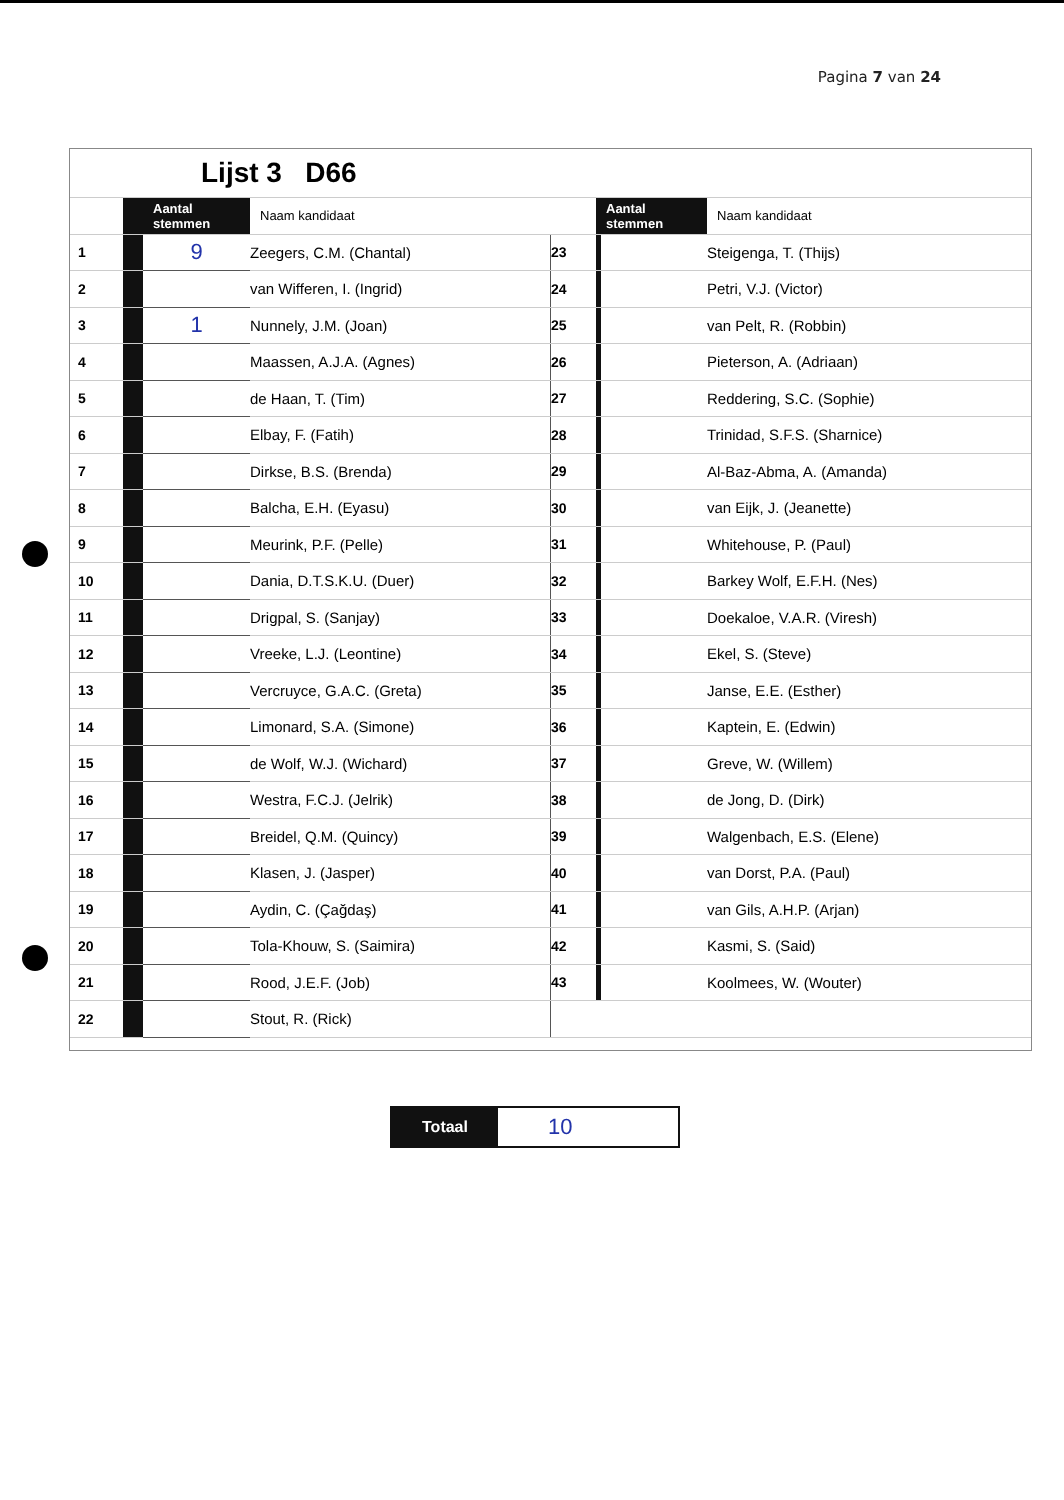Pagina 7 van 24
| | Lijst 3 D66 | | | | | | |
| | | Aantal stemmen | Naam kandidaat | | Aantal stemmen | | Naam kandidaat |
| 1 | | 9 | Zeegers, C.M. (Chantal) | 23 | | | Steigenga, T. (Thijs) |
| 2 | | | van Wifferen, I. (Ingrid) | 24 | | | Petri, V.J. (Victor) |
| 3 | | 1 | Nunnely, J.M. (Joan) | 25 | | | van Pelt, R. (Robbin) |
| 4 | | | Maassen, A.J.A. (Agnes) | 26 | | | Pieterson, A. (Adriaan) |
| 5 | | | de Haan, T. (Tim) | 27 | | | Reddering, S.C. (Sophie) |
| 6 | | | Elbay, F. (Fatih) | 28 | | | Trinidad, S.F.S. (Sharnice) |
| 7 | | | Dirkse, B.S. (Brenda) | 29 | | | Al-Baz-Abma, A. (Amanda) |
| 8 | | | Balcha, E.H. (Eyasu) | 30 | | | van Eijk, J. (Jeanette) |
| 9 | | | Meurink, P.F. (Pelle) | 31 | | | Whitehouse, P. (Paul) |
| 10 | | | Dania, D.T.S.K.U. (Duer) | 32 | | | Barkey Wolf, E.F.H. (Nes) |
| 11 | | | Drigpal, S. (Sanjay) | 33 | | | Doekaloe, V.A.R. (Viresh) |
| 12 | | | Vreeke, L.J. (Leontine) | 34 | | | Ekel, S. (Steve) |
| 13 | | | Vercruyce, G.A.C. (Greta) | 35 | | | Janse, E.E. (Esther) |
| 14 | | | Limonard, S.A. (Simone) | 36 | | | Kaptein, E. (Edwin) |
| 15 | | | de Wolf, W.J. (Wichard) | 37 | | | Greve, W. (Willem) |
| 16 | | | Westra, F.C.J. (Jelrik) | 38 | | | de Jong, D. (Dirk) |
| 17 | | | Breidel, Q.M. (Quincy) | 39 | | | Walgenbach, E.S. (Elene) |
| 18 | | | Klasen, J. (Jasper) | 40 | | | van Dorst, P.A. (Paul) |
| 19 | | | Aydin, C. (Çağdaş) | 41 | | | van Gils, A.H.P. (Arjan) |
| 20 | | | Tola-Khouw, S. (Saimira) | 42 | | | Kasmi, S. (Said) |
| 21 | | | Rood, J.E.F. (Job) | 43 | | | Koolmees, W. (Wouter) |
| 22 | | | Stout, R. (Rick) | | | | |
Totaal
10